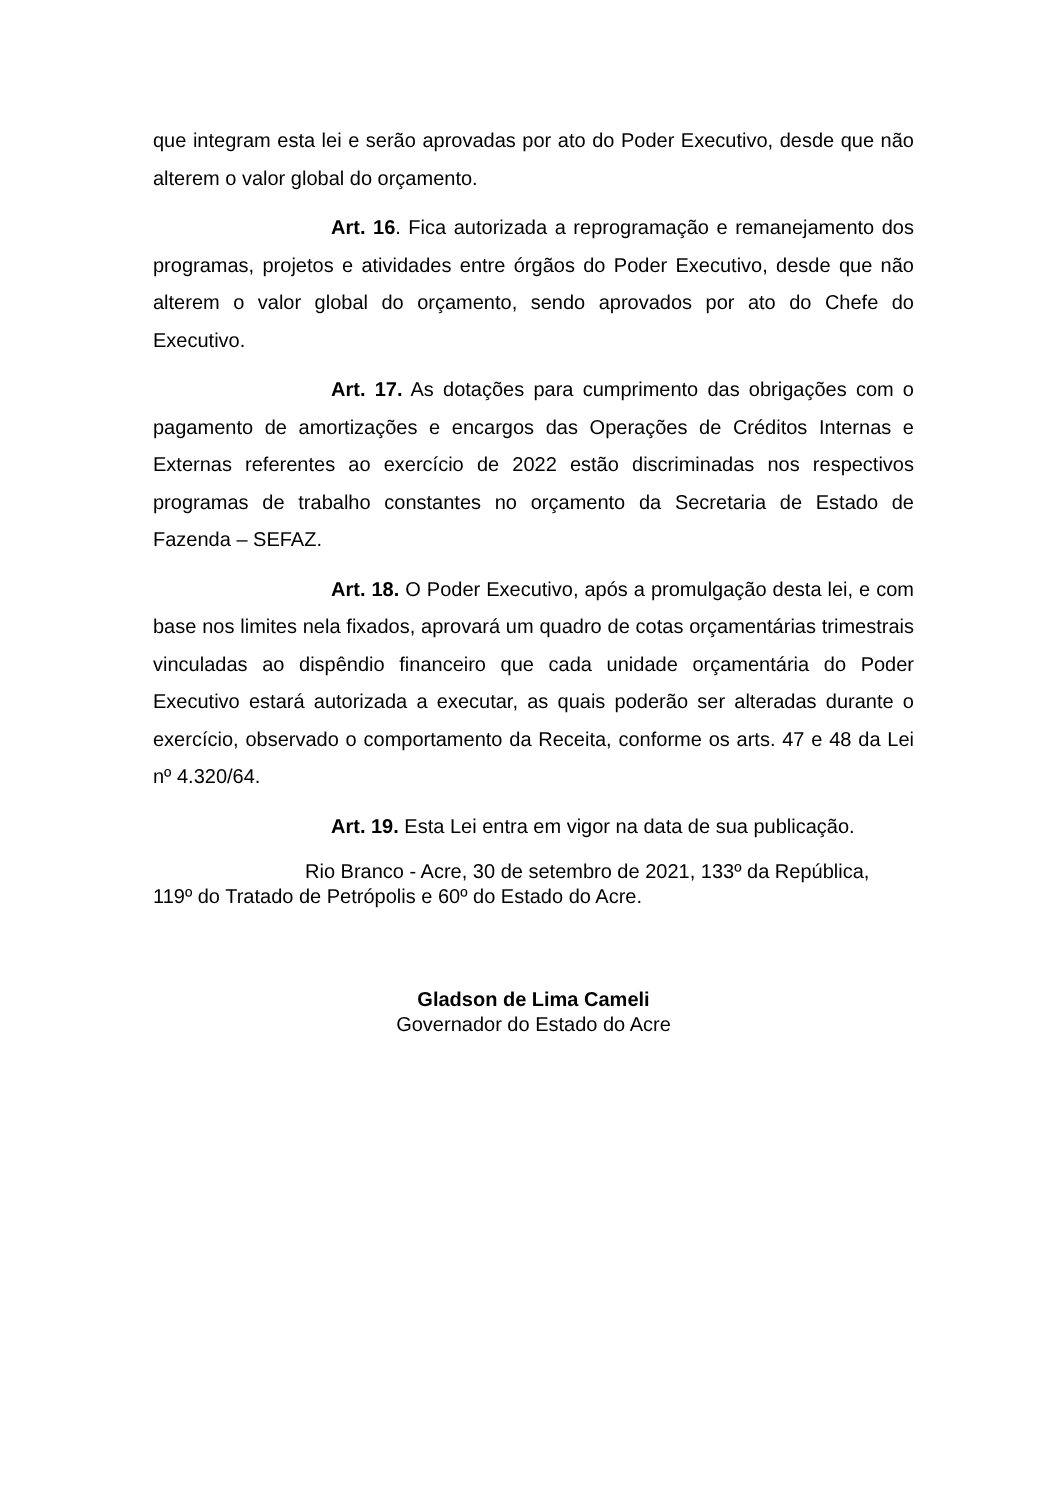que integram esta lei e serão aprovadas por ato do Poder Executivo, desde que não alterem o valor global do orçamento.
Art. 16. Fica autorizada a reprogramação e remanejamento dos programas, projetos e atividades entre órgãos do Poder Executivo, desde que não alterem o valor global do orçamento, sendo aprovados por ato do Chefe do Executivo.
Art. 17. As dotações para cumprimento das obrigações com o pagamento de amortizações e encargos das Operações de Créditos Internas e Externas referentes ao exercício de 2022 estão discriminadas nos respectivos programas de trabalho constantes no orçamento da Secretaria de Estado de Fazenda – SEFAZ.
Art. 18. O Poder Executivo, após a promulgação desta lei, e com base nos limites nela fixados, aprovará um quadro de cotas orçamentárias trimestrais vinculadas ao dispêndio financeiro que cada unidade orçamentária do Poder Executivo estará autorizada a executar, as quais poderão ser alteradas durante o exercício, observado o comportamento da Receita, conforme os arts. 47 e 48 da Lei nº 4.320/64.
Art. 19. Esta Lei entra em vigor na data de sua publicação.
Rio Branco - Acre, 30 de setembro de 2021, 133º da República, 119º do Tratado de Petrópolis e 60º do Estado do Acre.
Gladson de Lima Cameli
Governador do Estado do Acre